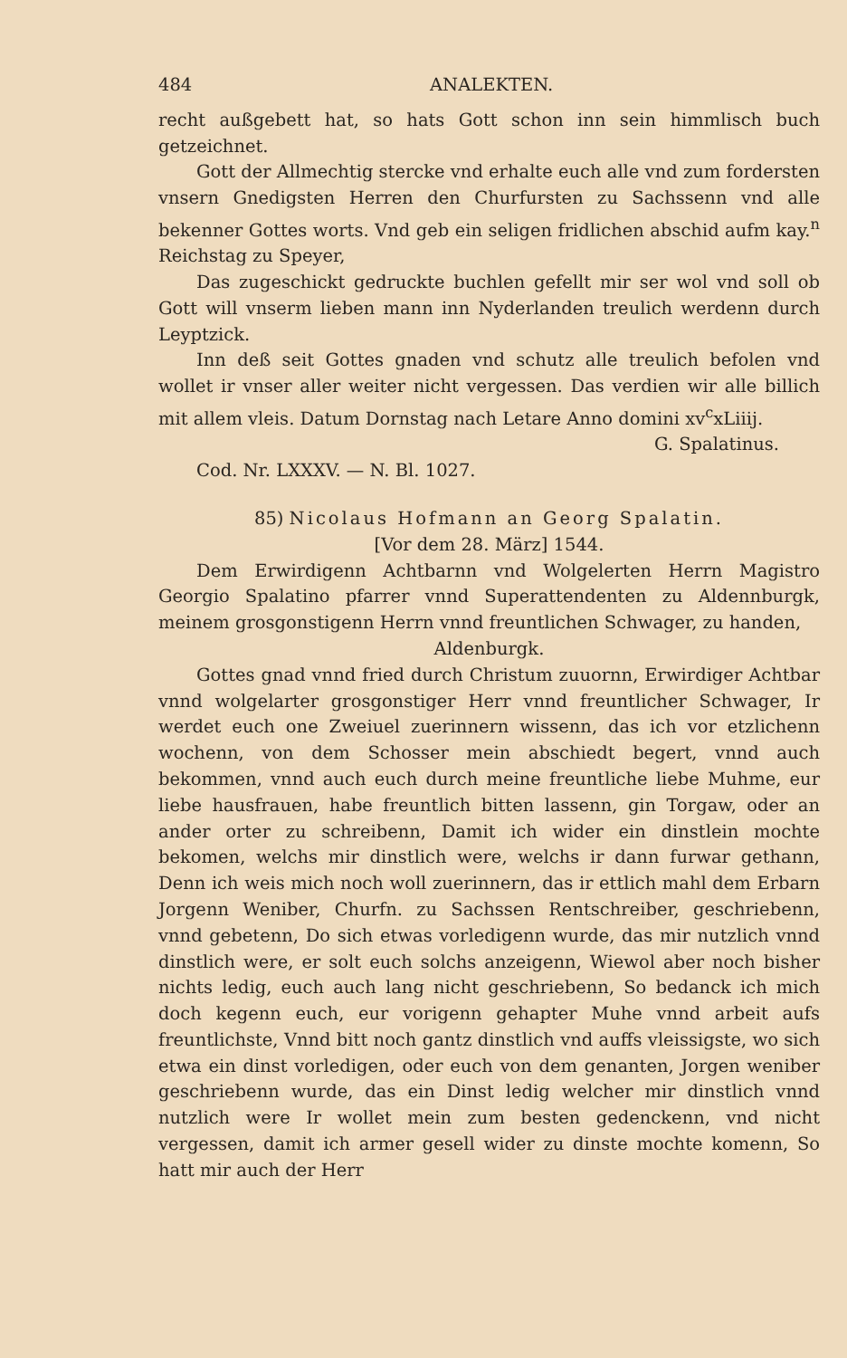484 ANALEKTEN.
recht außgebett hat, so hats Gott schon inn sein himmlisch buch getzeichnet.
Gott der Allmechtig stercke vnd erhalte euch alle vnd zum fordersten vnsern Gnedigsten Herren den Churfursten zu Sachssenn vnd alle bekenner Gottes worts. Vnd geb ein seligen fridlichen abschid aufm kay.<sup>n</sup> Reichstag zu Speyer,
Das zugeschickt gedruckte buchlen gefellt mir ser wol vnd soll ob Gott will vnserm lieben mann inn Nyderlanden treulich werdenn durch Leyptzick.
Inn deß seit Gottes gnaden vnd schutz alle treulich befolen vnd wollet ir vnser aller weiter nicht vergessen. Das verdien wir alle billich mit allem vleis. Datum Dornstag nach Letare Anno domini xv<sup>c</sup>xLiiij.
G. Spalatinus.
Cod. Nr. LXXXV. — N. Bl. 1027.
85) Nicolaus Hofmann an Georg Spalatin.
[Vor dem 28. März] 1544.
Dem Erwirdigenn Achtbarnn vnd Wolgelerten Herrn Magistro Georgio Spalatino pfarrer vnnd Superattendenten zu Aldennburgk, meinem grosgonstigenn Herrn vnnd freuntlichen Schwager, zu handen,
Aldenburgk.
Gottes gnad vnnd fried durch Christum zuuornn, Erwirdiger Achtbar vnnd wolgelarter grosgonstiger Herr vnnd freuntlicher Schwager, Ir werdet euch one Zweiuel zuerinnern wissenn, das ich vor etzlichenn wochenn, von dem Schosser mein abschiedt begert, vnnd auch bekommen, vnnd auch euch durch meine freuntliche liebe Muhme, eur liebe hausfrauen, habe freuntlich bitten lassenn, gin Torgaw, oder an ander orter zu schreibenn, Damit ich wider ein dinstlein mochte bekomen, welchs mir dinstlich were, welchs ir dann furwar gethann, Denn ich weis mich noch woll zuerinnern, das ir ettlich mahl dem Erbarn Jorgenn Weniber, Churfn. zu Sachssen Rentschreiber, geschriebenn, vnnd gebetenn, Do sich etwas vorledigenn wurde, das mir nutzlich vnnd dinstlich were, er solt euch solchs anzeigenn, Wiewol aber noch bisher nichts ledig, euch auch lang nicht geschriebenn, So bedanck ich mich doch kegenn euch, eur vorigenn gehapter Muhe vnnd arbeit aufs freuntlichste, Vnnd bitt noch gantz dinstlich vnd auffs vleissigste, wo sich etwa ein dinst vorledigen, oder euch von dem genanten, Jorgen weniber geschriebenn wurde, das ein Dinst ledig welcher mir dinstlich vnnd nutzlich were Ir wollet mein zum besten gedenckenn, vnd nicht vergessen, damit ich armer gesell wider zu dinste mochte komenn, So hatt mir auch der Herr